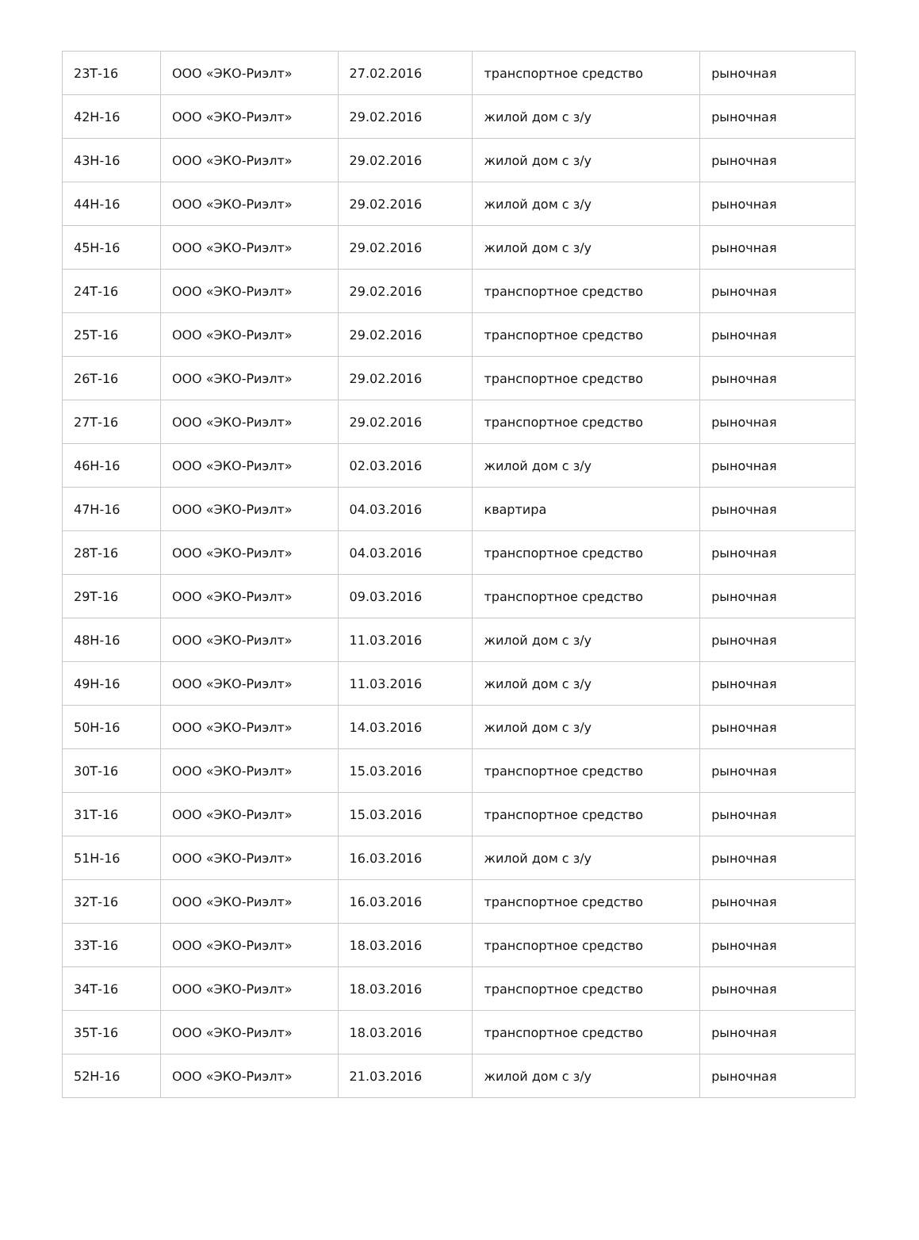| 23Т-16 | ООО «ЭКО-Риэлт» | 27.02.2016 | транспортное средство | рыночная |
| 42Н-16 | ООО «ЭКО-Риэлт» | 29.02.2016 | жилой дом с з/у | рыночная |
| 43Н-16 | ООО «ЭКО-Риэлт» | 29.02.2016 | жилой дом с з/у | рыночная |
| 44Н-16 | ООО «ЭКО-Риэлт» | 29.02.2016 | жилой дом с з/у | рыночная |
| 45Н-16 | ООО «ЭКО-Риэлт» | 29.02.2016 | жилой дом с з/у | рыночная |
| 24Т-16 | ООО «ЭКО-Риэлт» | 29.02.2016 | транспортное средство | рыночная |
| 25Т-16 | ООО «ЭКО-Риэлт» | 29.02.2016 | транспортное средство | рыночная |
| 26Т-16 | ООО «ЭКО-Риэлт» | 29.02.2016 | транспортное средство | рыночная |
| 27Т-16 | ООО «ЭКО-Риэлт» | 29.02.2016 | транспортное средство | рыночная |
| 46Н-16 | ООО «ЭКО-Риэлт» | 02.03.2016 | жилой дом с з/у | рыночная |
| 47Н-16 | ООО «ЭКО-Риэлт» | 04.03.2016 | квартира | рыночная |
| 28Т-16 | ООО «ЭКО-Риэлт» | 04.03.2016 | транспортное средство | рыночная |
| 29Т-16 | ООО «ЭКО-Риэлт» | 09.03.2016 | транспортное средство | рыночная |
| 48Н-16 | ООО «ЭКО-Риэлт» | 11.03.2016 | жилой дом с з/у | рыночная |
| 49Н-16 | ООО «ЭКО-Риэлт» | 11.03.2016 | жилой дом с з/у | рыночная |
| 50Н-16 | ООО «ЭКО-Риэлт» | 14.03.2016 | жилой дом с з/у | рыночная |
| 30Т-16 | ООО «ЭКО-Риэлт» | 15.03.2016 | транспортное средство | рыночная |
| 31Т-16 | ООО «ЭКО-Риэлт» | 15.03.2016 | транспортное средство | рыночная |
| 51Н-16 | ООО «ЭКО-Риэлт» | 16.03.2016 | жилой дом с з/у | рыночная |
| 32Т-16 | ООО «ЭКО-Риэлт» | 16.03.2016 | транспортное средство | рыночная |
| 33Т-16 | ООО «ЭКО-Риэлт» | 18.03.2016 | транспортное средство | рыночная |
| 34Т-16 | ООО «ЭКО-Риэлт» | 18.03.2016 | транспортное средство | рыночная |
| 35Т-16 | ООО «ЭКО-Риэлт» | 18.03.2016 | транспортное средство | рыночная |
| 52Н-16 | ООО «ЭКО-Риэлт» | 21.03.2016 | жилой дом с з/у | рыночная |